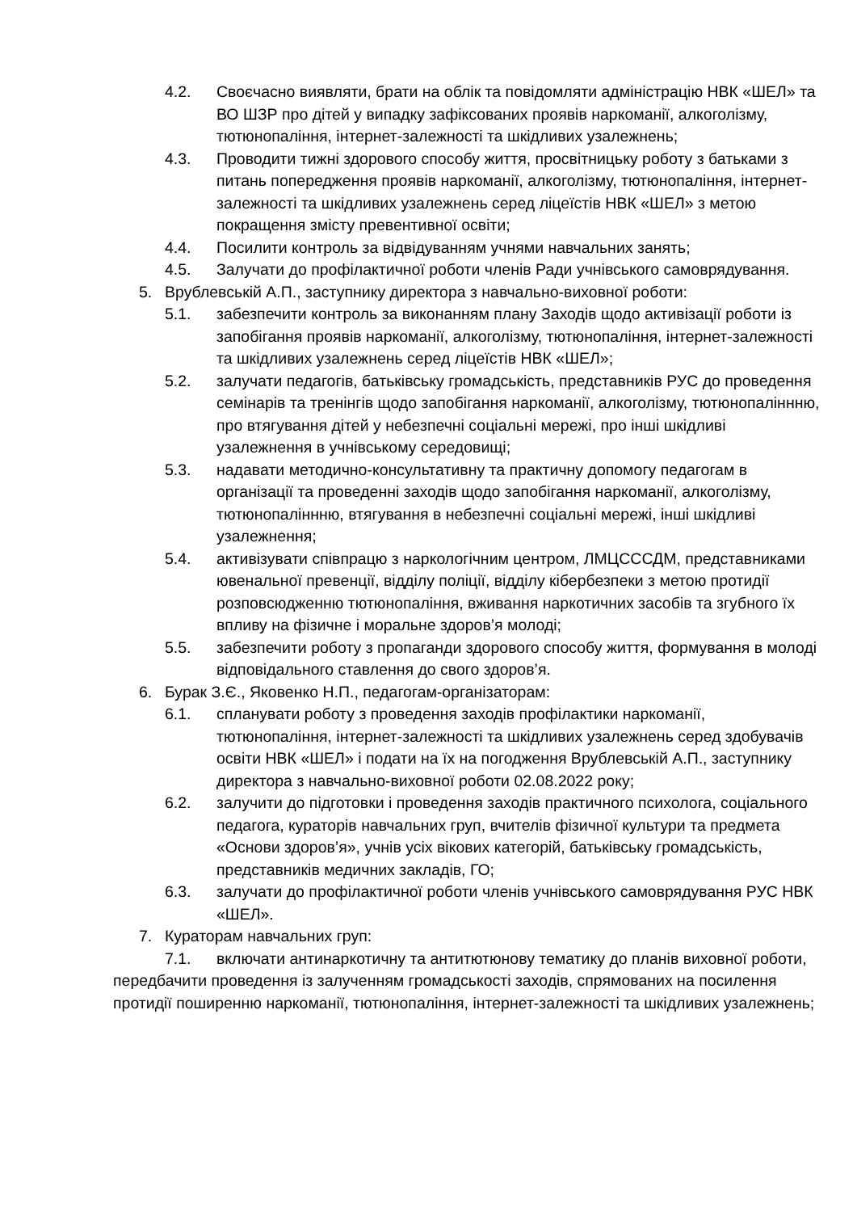4.2. Своєчасно виявляти, брати на облік та повідомляти адміністрацію НВК «ШЕЛ» та ВО ШЗР про дітей у випадку зафіксованих проявів наркоманії, алкоголізму, тютюнопаління, інтернет-залежності та шкідливих узалежнень;
4.3. Проводити тижні здорового способу життя, просвітницьку роботу з батьками з питань попередження проявів наркоманії, алкоголізму, тютюнопаління, інтернет-залежності та шкідливих узалежнень серед ліцеїстів НВК «ШЕЛ» з метою покращення змісту превентивної освіти;
4.4. Посилити контроль за відвідуванням учнями навчальних занять;
4.5. Залучати до профілактичної роботи членів Ради учнівського самоврядування.
5. Врублевській А.П., заступнику директора з навчально-виховної роботи:
5.1. забезпечити контроль за виконанням плану Заходів щодо активізації роботи із запобігання проявів наркоманії, алкоголізму, тютюнопаління, інтернет-залежності та шкідливих узалежнень серед ліцеїстів НВК «ШЕЛ»;
5.2. залучати педагогів, батьківську громадськість, представників РУС до проведення семінарів та тренінгів щодо запобігання наркоманії, алкоголізму, тютюнопаліннню, про втягування дітей у небезпечні соціальні мережі, про інші шкідливі узалежнення в учнівському середовищі;
5.3. надавати методично-консультативну та практичну допомогу педагогам в організації та проведенні заходів щодо запобігання наркоманії, алкоголізму, тютюнопаліннню, втягування в небезпечні соціальні мережі, інші шкідливі узалежнення;
5.4. активізувати співпрацю з наркологічним центром, ЛМЦСССДМ, представниками ювенальної превенції, відділу поліції, відділу кібербезпеки з метою протидії розповсюдженню тютюнопаління, вживання наркотичних засобів та згубного їх впливу на фізичне і моральне здоров’я молоді;
5.5. забезпечити роботу з пропаганди здорового способу життя, формування в молоді відповідального ставлення до свого здоров’я.
6. Бурак З.Є., Яковенко Н.П., педагогам-організаторам:
6.1. спланувати роботу з проведення заходів профілактики наркоманії, тютюнопаління, інтернет-залежності та шкідливих узалежнень серед здобувачів освіти НВК «ШЕЛ» і подати на їх на погодження Врублевській А.П., заступнику директора з навчально-виховної роботи 02.08.2022 року;
6.2. залучити до підготовки і проведення заходів практичного психолога, соціального педагога, кураторів навчальних груп, вчителів фізичної культури та предмета «Основи здоров’я», учнів усіх вікових категорій, батьківську громадськість, представників медичних закладів, ГО;
6.3. залучати до профілактичної роботи членів учнівського самоврядування РУС НВК «ШЕЛ».
7. Кураторам навчальних груп:
7.1. включати антинаркотичну та антитютюнову тематику до планів виховної роботи, передбачити проведення із залученням громадськості заходів, спрямованих на посилення протидії поширенню наркоманії, тютюнопаління, інтернет-залежності та шкідливих узалежнень;